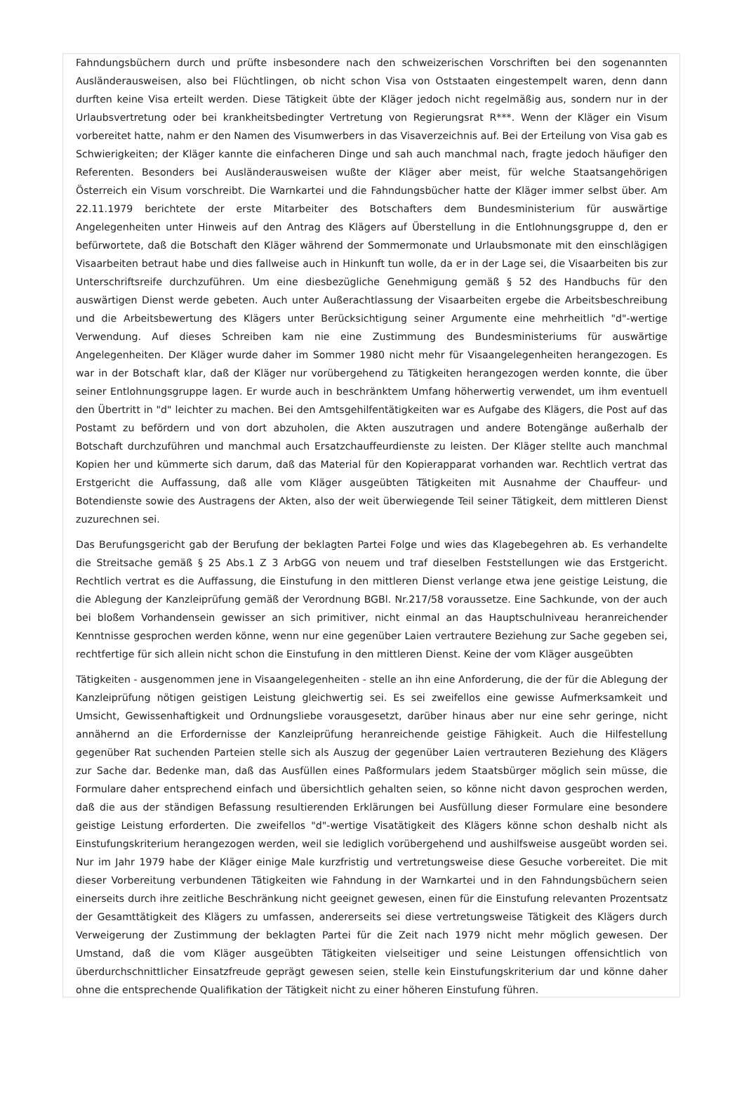Fahndungsbüchern durch und prüfte insbesondere nach den schweizerischen Vorschriften bei den sogenannten Ausländerausweisen, also bei Flüchtlingen, ob nicht schon Visa von Oststaaten eingestempelt waren, denn dann durften keine Visa erteilt werden. Diese Tätigkeit übte der Kläger jedoch nicht regelmäßig aus, sondern nur in der Urlaubsvertretung oder bei krankheitsbedingter Vertretung von Regierungsrat R***. Wenn der Kläger ein Visum vorbereitet hatte, nahm er den Namen des Visumwerbers in das Visaverzeichnis auf. Bei der Erteilung von Visa gab es Schwierigkeiten; der Kläger kannte die einfacheren Dinge und sah auch manchmal nach, fragte jedoch häufiger den Referenten. Besonders bei Ausländerausweisen wußte der Kläger aber meist, für welche Staatsangehörigen Österreich ein Visum vorschreibt. Die Warnkartei und die Fahndungsbücher hatte der Kläger immer selbst über. Am 22.11.1979 berichtete der erste Mitarbeiter des Botschafters dem Bundesministerium für auswärtige Angelegenheiten unter Hinweis auf den Antrag des Klägers auf Überstellung in die Entlohnungsgruppe d, den er befürwortete, daß die Botschaft den Kläger während der Sommermonate und Urlaubsmonate mit den einschlägigen Visaarbeiten betraut habe und dies fallweise auch in Hinkunft tun wolle, da er in der Lage sei, die Visaarbeiten bis zur Unterschriftsreife durchzuführen. Um eine diesbezügliche Genehmigung gemäß § 52 des Handbuchs für den auswärtigen Dienst werde gebeten. Auch unter Außerachtlassung der Visaarbeiten ergebe die Arbeitsbeschreibung und die Arbeitsbewertung des Klägers unter Berücksichtigung seiner Argumente eine mehrheitlich "d"-wertige Verwendung. Auf dieses Schreiben kam nie eine Zustimmung des Bundesministeriums für auswärtige Angelegenheiten. Der Kläger wurde daher im Sommer 1980 nicht mehr für Visaangelegenheiten herangezogen. Es war in der Botschaft klar, daß der Kläger nur vorübergehend zu Tätigkeiten herangezogen werden konnte, die über seiner Entlohnungsgruppe lagen. Er wurde auch in beschränktem Umfang höherwertig verwendet, um ihm eventuell den Übertritt in "d" leichter zu machen. Bei den Amtsgehilfentätigkeiten war es Aufgabe des Klägers, die Post auf das Postamt zu befördern und von dort abzuholen, die Akten auszutragen und andere Botengänge außerhalb der Botschaft durchzuführen und manchmal auch Ersatzchauffeurdienste zu leisten. Der Kläger stellte auch manchmal Kopien her und kümmerte sich darum, daß das Material für den Kopierapparat vorhanden war. Rechtlich vertrat das Erstgericht die Auffassung, daß alle vom Kläger ausgeübten Tätigkeiten mit Ausnahme der Chauffeur- und Botendienste sowie des Austragens der Akten, also der weit überwiegende Teil seiner Tätigkeit, dem mittleren Dienst zuzurechnen sei.
Das Berufungsgericht gab der Berufung der beklagten Partei Folge und wies das Klagebegehren ab. Es verhandelte die Streitsache gemäß § 25 Abs.1 Z 3 ArbGG von neuem und traf dieselben Feststellungen wie das Erstgericht. Rechtlich vertrat es die Auffassung, die Einstufung in den mittleren Dienst verlange etwa jene geistige Leistung, die die Ablegung der Kanzleiprüfung gemäß der Verordnung BGBl. Nr.217/58 voraussetze. Eine Sachkunde, von der auch bei bloßem Vorhandensein gewisser an sich primitiver, nicht einmal an das Hauptschulniveau heranreichender Kenntnisse gesprochen werden könne, wenn nur eine gegenüber Laien vertrautere Beziehung zur Sache gegeben sei, rechtfertige für sich allein nicht schon die Einstufung in den mittleren Dienst. Keine der vom Kläger ausgeübten
Tätigkeiten - ausgenommen jene in Visaangelegenheiten - stelle an ihn eine Anforderung, die der für die Ablegung der Kanzleiprüfung nötigen geistigen Leistung gleichwertig sei. Es sei zweifellos eine gewisse Aufmerksamkeit und Umsicht, Gewissenhaftigkeit und Ordnungsliebe vorausgesetzt, darüber hinaus aber nur eine sehr geringe, nicht annähernd an die Erfordernisse der Kanzleiprüfung heranreichende geistige Fähigkeit. Auch die Hilfestellung gegenüber Rat suchenden Parteien stelle sich als Auszug der gegenüber Laien vertrauteren Beziehung des Klägers zur Sache dar. Bedenke man, daß das Ausfüllen eines Paßformulars jedem Staatsbürger möglich sein müsse, die Formulare daher entsprechend einfach und übersichtlich gehalten seien, so könne nicht davon gesprochen werden, daß die aus der ständigen Befassung resultierenden Erklärungen bei Ausfüllung dieser Formulare eine besondere geistige Leistung erforderten. Die zweifellos "d"-wertige Visatätigkeit des Klägers könne schon deshalb nicht als Einstufungskriterium herangezogen werden, weil sie lediglich vorübergehend und aushilfsweise ausgeübt worden sei. Nur im Jahr 1979 habe der Kläger einige Male kurzfristig und vertretungsweise diese Gesuche vorbereitet. Die mit dieser Vorbereitung verbundenen Tätigkeiten wie Fahndung in der Warnkartei und in den Fahndungsbüchern seien einerseits durch ihre zeitliche Beschränkung nicht geeignet gewesen, einen für die Einstufung relevanten Prozentsatz der Gesamttätigkeit des Klägers zu umfassen, andererseits sei diese vertretungsweise Tätigkeit des Klägers durch Verweigerung der Zustimmung der beklagten Partei für die Zeit nach 1979 nicht mehr möglich gewesen. Der Umstand, daß die vom Kläger ausgeübten Tätigkeiten vielseitiger und seine Leistungen offensichtlich von überdurchschnittlicher Einsatzfreude geprägt gewesen seien, stelle kein Einstufungskriterium dar und könne daher ohne die entsprechende Qualifikation der Tätigkeit nicht zu einer höheren Einstufung führen.